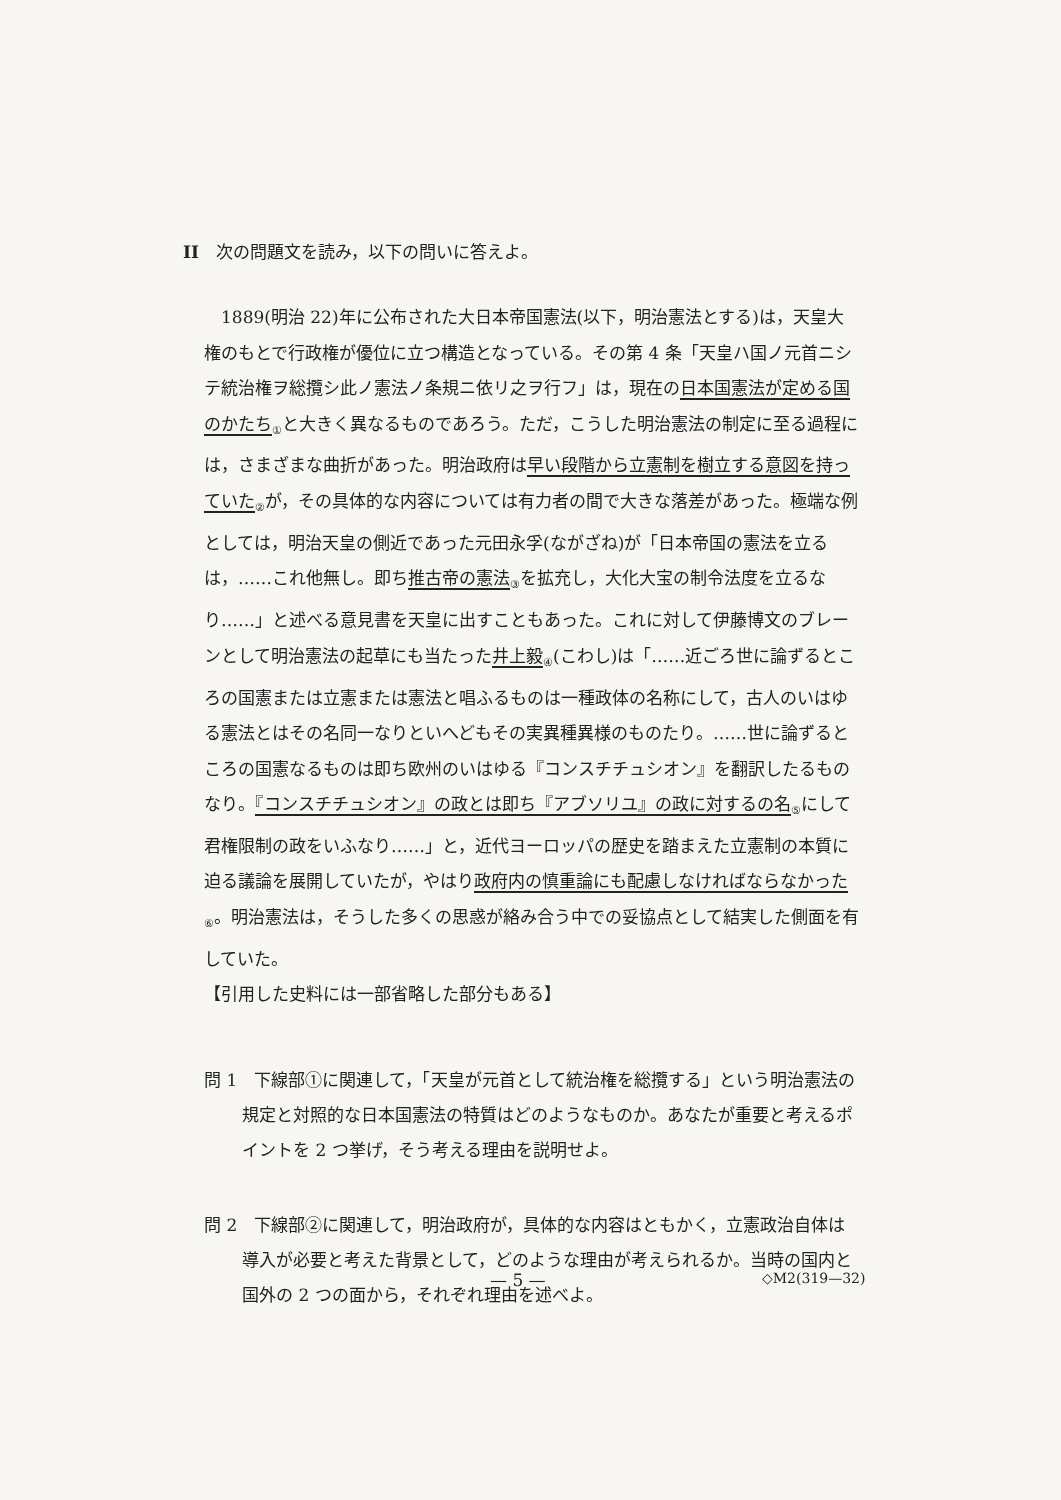II　次の問題文を読み，以下の問いに答えよ。
1889(明治 22)年に公布された大日本帝国憲法(以下，明治憲法とする)は，天皇大権のもとで行政権が優位に立つ構造となっている。その第 4 条「天皇ハ国ノ元首ニシテ統治権ヲ総攬シ此ノ憲法ノ条規ニ依リ之ヲ行フ」は，現在の日本国憲法が定める国のかたち<sub>①</sub>と大きく異なるものであろう。ただ，こうした明治憲法の制定に至る過程には，さまざまな曲折があった。明治政府は早い段階から立憲制を樹立する意図を持っていた<sub>②</sub>が，その具体的な内容については有力者の間で大きな落差があった。極端な例としては，明治天皇の側近であった元田永孚(ながざね)が「日本帝国の憲法を立るは，……これ他無し。即ち推古帝の憲法<sub>③</sub>を拡充し，大化大宝の制令法度を立るなり……」と述べる意見書を天皇に出すこともあった。これに対して伊藤博文のブレーンとして明治憲法の起草にも当たった井上毅<sub>④</sub>(こわし)は「……近ごろ世に論ずるところの国憲または立憲または憲法と唱ふるものは一種政体の名称にして，古人のいはゆる憲法とはその名同一なりといへどもその実異種異様のものたり。……世に論ずるところの国憲なるものは即ち欧州のいはゆる『コンスチチュシオン』を翻訳したるものなり。『コンスチチュシオン』の政とは即ち『アブソリユ』の政に対するの名<sub>⑤</sub>にして君権限制の政をいふなり……」と，近代ヨーロッパの歴史を踏まえた立憲制の本質に迫る議論を展開していたが，やはり政府内の慎重論にも配慮しなければならなかった<sub>⑥</sub>。明治憲法は，そうした多くの思惑が絡み合う中での妥協点として結実した側面を有していた。
【引用した史料には一部省略した部分もある】
問 1　下線部①に関連して，「天皇が元首として統治権を総攬する」という明治憲法の規定と対照的な日本国憲法の特質はどのようなものか。あなたが重要と考えるポイントを 2 つ挙げ，そう考える理由を説明せよ。
問 2　下線部②に関連して，明治政府が，具体的な内容はともかく，立憲政治自体は導入が必要と考えた背景として，どのような理由が考えられるか。当時の国内と国外の 2 つの面から，それぞれ理由を述べよ。
— 5 — ◇M2(319—32)